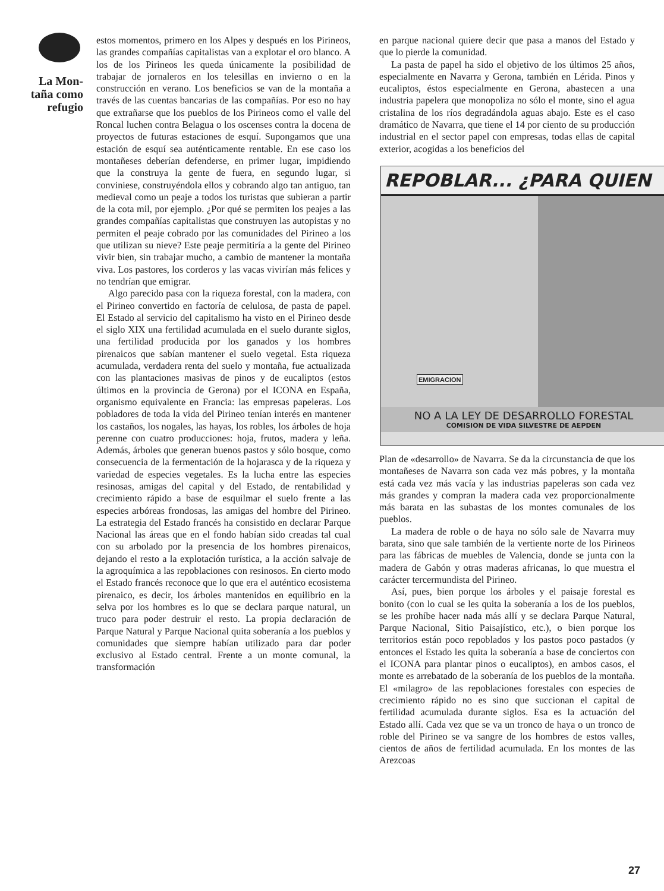La Mon-
taña como
refugio
estos momentos, primero en los Alpes y después en los Pirineos, las grandes compañías capitalistas van a explotar el oro blanco. A los de los Pirineos les queda únicamente la posibilidad de trabajar de jornaleros en los telesillas en invierno o en la construcción en verano. Los beneficios se van de la montaña a través de las cuentas bancarias de las compañías. Por eso no hay que extrañarse que los pueblos de los Pirineos como el valle del Roncal luchen contra Belagua o los oscenses contra la docena de proyectos de futuras estaciones de esquí. Supongamos que una estación de esquí sea auténticamente rentable. En ese caso los montañeses deberían defenderse, en primer lugar, impidiendo que la construya la gente de fuera, en segundo lugar, si conviniese, construyéndola ellos y cobrando algo tan antiguo, tan medieval como un peaje a todos los turistas que subieran a partir de la cota mil, por ejemplo. ¿Por qué se permiten los peajes a las grandes compañías capitalistas que construyen las autopistas y no permiten el peaje cobrado por las comunidades del Pirineo a los que utilizan su nieve? Este peaje permitiría a la gente del Pirineo vivir bien, sin trabajar mucho, a cambio de mantener la montaña viva. Los pastores, los corderos y las vacas vivirían más felices y no tendrían que emigrar.
Algo parecido pasa con la riqueza forestal, con la madera, con el Pirineo convertido en factoría de celulosa, de pasta de papel. El Estado al servicio del capitalismo ha visto en el Pirineo desde el siglo XIX una fertilidad acumulada en el suelo durante siglos, una fertilidad producida por los ganados y los hombres pirenaicos que sabían mantener el suelo vegetal. Esta riqueza acumulada, verdadera renta del suelo y montaña, fue actualizada con las plantaciones masivas de pinos y de eucaliptos (estos últimos en la provincia de Gerona) por el ICONA en España, organismo equivalente en Francia: las empresas papeleras. Los pobladores de toda la vida del Pirineo tenían interés en mantener los castaños, los nogales, las hayas, los robles, los árboles de hoja perenne con cuatro producciones: hoja, frutos, madera y leña. Además, árboles que generan buenos pastos y sólo bosque, como consecuencia de la fermentación de la hojarasca y de la riqueza y variedad de especies vegetales. Es la lucha entre las especies resinosas, amigas del capital y del Estado, de rentabilidad y crecimiento rápido a base de esquilmar el suelo frente a las especies arbóreas frondosas, las amigas del hombre del Pirineo. La estrategia del Estado francés ha consistido en declarar Parque Nacional las áreas que en el fondo habían sido creadas tal cual con su arbolado por la presencia de los hombres pirenaicos, dejando el resto a la explotación turística, a la acción salvaje de la agroquímica a las repoblaciones con resinosos. En cierto modo el Estado francés reconoce que lo que era el auténtico ecosistema pirenaico, es decir, los árboles mantenidos en equilibrio en la selva por los hombres es lo que se declara parque natural, un truco para poder destruir el resto. La propia declaración de Parque Natural y Parque Nacional quita soberanía a los pueblos y comunidades que siempre habían utilizado para dar poder exclusivo al Estado central. Frente a un monte comunal, la transformación
en parque nacional quiere decir que pasa a manos del Estado y que lo pierde la comunidad.
La pasta de papel ha sido el objetivo de los últimos 25 años, especialmente en Navarra y Gerona, también en Lérida. Pinos y eucaliptos, éstos especialmente en Gerona, abastecen a una industria papelera que monopoliza no sólo el monte, sino el agua cristalina de los ríos degradándola aguas abajo. Este es el caso dramático de Navarra, que tiene el 14 por ciento de su producción industrial en el sector papel con empresas, todas ellas de capital exterior, acogidas a los beneficios del
REPOBLAR... ¿PARA QUIEN
EMIGRACION
NO A LA LEY DE DESARROLLO FORESTAL
COMISION DE VIDA SILVESTRE DE AEPDEN
Plan de «desarrollo» de Navarra. Se da la circunstancia de que los montañeses de Navarra son cada vez más pobres, y la montaña está cada vez más vacía y las industrias papeleras son cada vez más grandes y compran la madera cada vez proporcionalmente más barata en las subastas de los montes comunales de los pueblos.
La madera de roble o de haya no sólo sale de Navarra muy barata, sino que sale también de la vertiente norte de los Pirineos para las fábricas de muebles de Valencia, donde se junta con la madera de Gabón y otras maderas africanas, lo que muestra el carácter tercermundista del Pirineo.
Así, pues, bien porque los árboles y el paisaje forestal es bonito (con lo cual se les quita la soberanía a los de los pueblos, se les prohíbe hacer nada más allí y se declara Parque Natural, Parque Nacional, Sitio Paisajístico, etc.), o bien porque los territorios están poco repoblados y los pastos poco pastados (y entonces el Estado les quita la soberanía a base de conciertos con el ICONA para plantar pinos o eucaliptos), en ambos casos, el monte es arrebatado de la soberanía de los pueblos de la montaña. El «milagro» de las repoblaciones forestales con especies de crecimiento rápido no es sino que succionan el capital de fertilidad acumulada durante siglos. Esa es la actuación del Estado allí. Cada vez que se va un tronco de haya o un tronco de roble del Pirineo se va sangre de los hombres de estos valles, cientos de años de fertilidad acumulada. En los montes de las Arezcoas
27